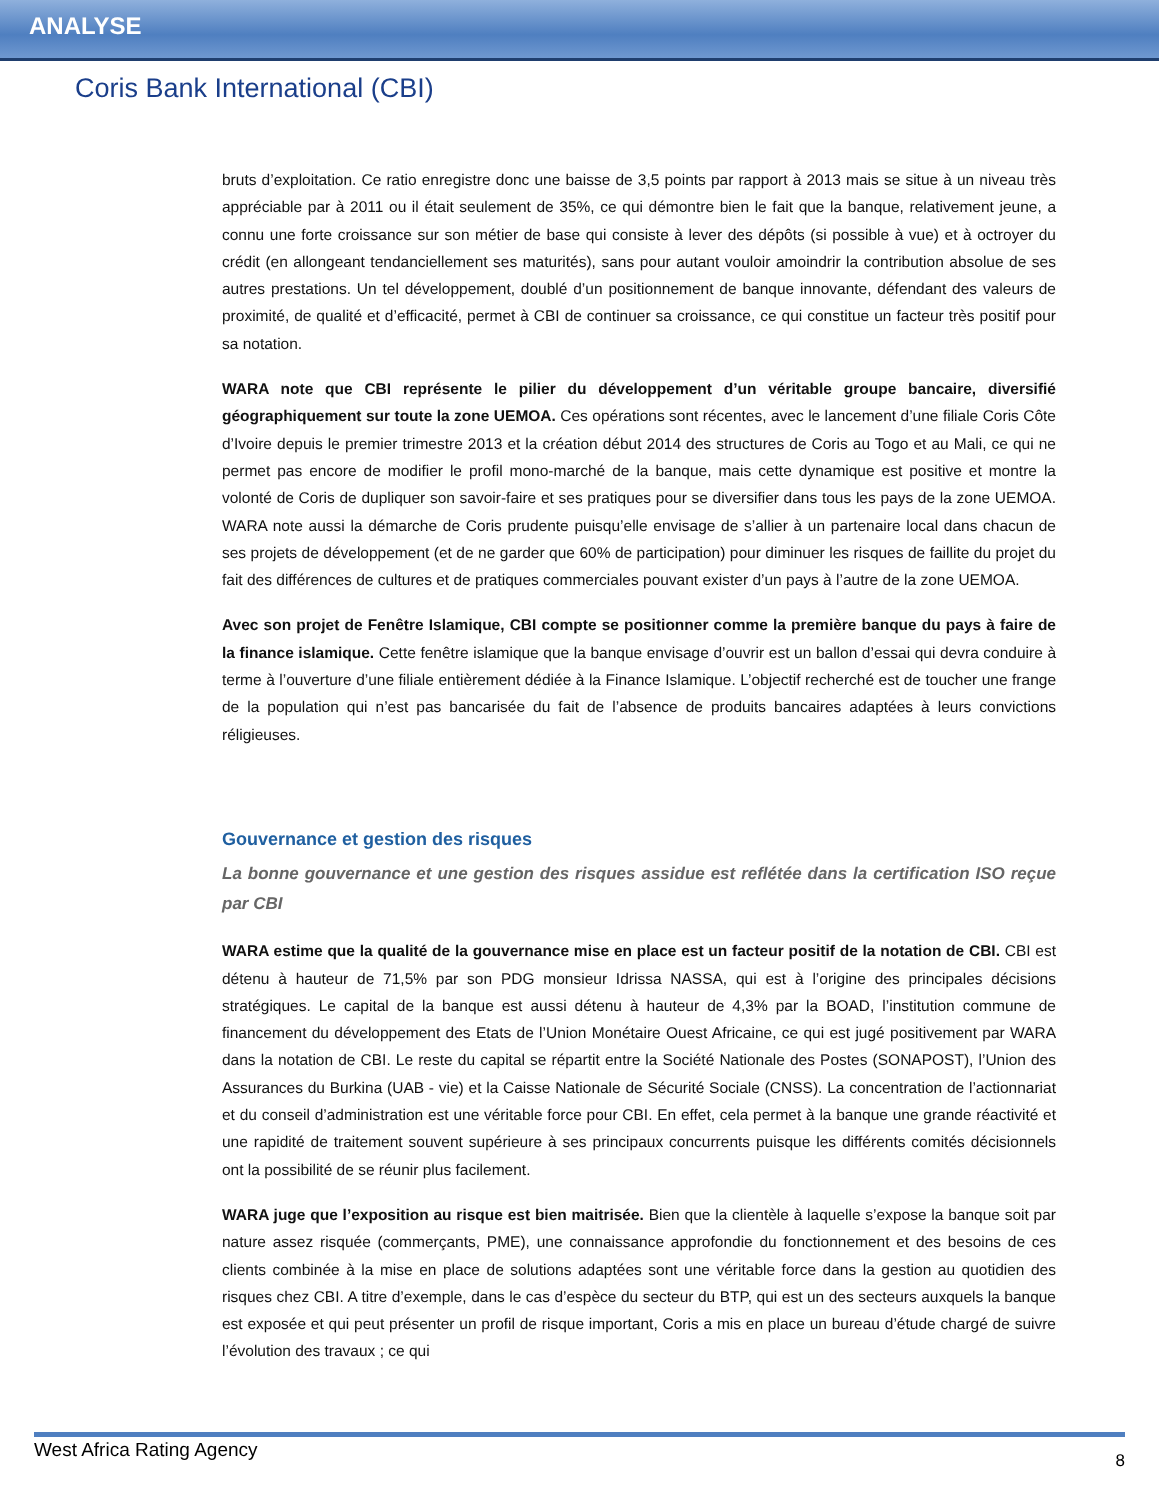ANALYSE
Coris Bank International (CBI)
bruts d’exploitation. Ce ratio enregistre donc une baisse de 3,5 points par rapport à 2013 mais se situe à un niveau très appréciable par à 2011 ou il était seulement de 35%, ce qui démontre bien le fait que la banque, relativement jeune, a connu une forte croissance sur son métier de base qui consiste à lever des dépôts (si possible à vue) et à octroyer du crédit (en allongeant tendanciellement ses maturités), sans pour autant vouloir amoindrir la contribution absolue de ses autres prestations. Un tel développement, doublé d’un positionnement de banque innovante, défendant des valeurs de proximité, de qualité et d’efficacité, permet à CBI de continuer sa croissance, ce qui constitue un facteur très positif pour sa notation.
WARA note que CBI représente le pilier du développement d’un véritable groupe bancaire, diversifié géographiquement sur toute la zone UEMOA. Ces opérations sont récentes, avec le lancement d’une filiale Coris Côte d’Ivoire depuis le premier trimestre 2013 et la création début 2014 des structures de Coris au Togo et au Mali, ce qui ne permet pas encore de modifier le profil mono-marché de la banque, mais cette dynamique est positive et montre la volonté de Coris de dupliquer son savoir-faire et ses pratiques pour se diversifier dans tous les pays de la zone UEMOA. WARA note aussi la démarche de Coris prudente puisqu’elle envisage de s’allier à un partenaire local dans chacun de ses projets de développement (et de ne garder que 60% de participation) pour diminuer les risques de faillite du projet du fait des différences de cultures et de pratiques commerciales pouvant exister d’un pays à l’autre de la zone UEMOA.
Avec son projet de Fenêtre Islamique, CBI compte se positionner comme la première banque du pays à faire de la finance islamique. Cette fenêtre islamique que la banque envisage d’ouvrir est un ballon d’essai qui devra conduire à terme à l’ouverture d’une filiale entièrement dédiée à la Finance Islamique. L’objectif recherché est de toucher une frange de la population qui n’est pas bancarisée du fait de l’absence de produits bancaires adaptées à leurs convictions réligieuses.
Gouvernance et gestion des risques
La bonne gouvernance et une gestion des risques assidue est reflétée dans la certification ISO reçue par CBI
WARA estime que la qualité de la gouvernance mise en place est un facteur positif de la notation de CBI. CBI est détenu à hauteur de 71,5% par son PDG monsieur Idrissa NASSA, qui est à l’origine des principales décisions stratégiques. Le capital de la banque est aussi détenu à hauteur de 4,3% par la BOAD, l’institution commune de financement du développement des Etats de l’Union Monétaire Ouest Africaine, ce qui est jugé positivement par WARA dans la notation de CBI. Le reste du capital se répartit entre la Société Nationale des Postes (SONAPOST), l’Union des Assurances du Burkina (UAB - vie) et la Caisse Nationale de Sécurité Sociale (CNSS). La concentration de l’actionnariat et du conseil d’administration est une véritable force pour CBI. En effet, cela permet à la banque une grande réactivité et une rapidité de traitement souvent supérieure à ses principaux concurrents puisque les différents comités décisionnels ont la possibilité de se réunir plus facilement.
WARA juge que l’exposition au risque est bien maitrisée. Bien que la clientèle à laquelle s’expose la banque soit par nature assez risquée (commerçants, PME), une connaissance approfondie du fonctionnement et des besoins de ces clients combinée à la mise en place de solutions adaptées sont une véritable force dans la gestion au quotidien des risques chez CBI. A titre d’exemple, dans le cas d’espèce du secteur du BTP, qui est un des secteurs auxquels la banque est exposée et qui peut présenter un profil de risque important, Coris a mis en place un bureau d’étude chargé de suivre l’évolution des travaux ; ce qui
West Africa Rating Agency 8